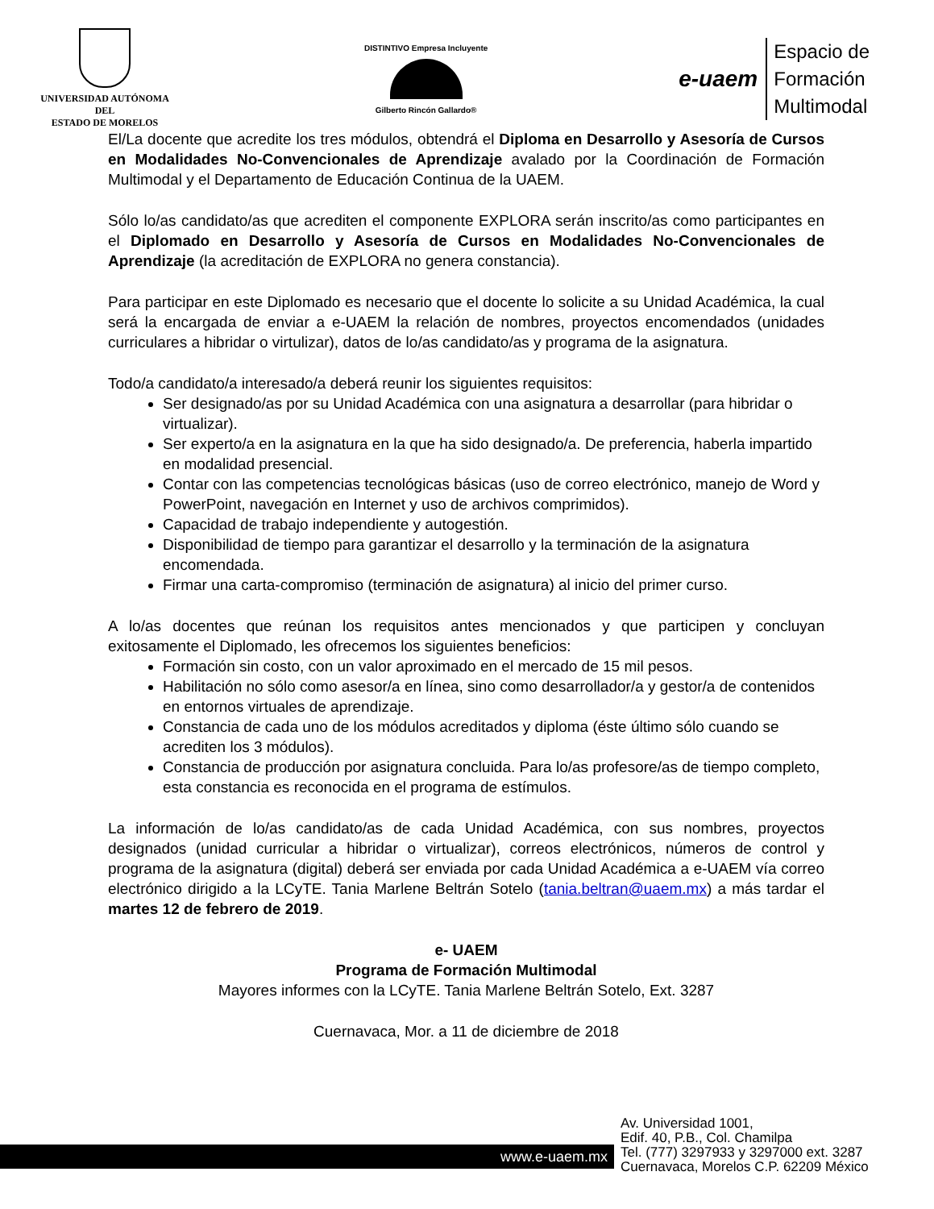UNIVERSIDAD AUTÓNOMA DEL
ESTADO DE MORELOS
DISTINTIVO Empresa Incluyente
Gilberto Rincón Gallardo®
e-uaem
Espacio de
Formación
Multimodal
El/La docente que acredite los tres módulos, obtendrá el Diploma en Desarrollo y Asesoría de Cursos en Modalidades No-Convencionales de Aprendizaje avalado por la Coordinación de Formación Multimodal y el Departamento de Educación Continua de la UAEM.
Sólo lo/as candidato/as que acrediten el componente EXPLORA serán inscrito/as como participantes en el Diplomado en Desarrollo y Asesoría de Cursos en Modalidades No-Convencionales de Aprendizaje (la acreditación de EXPLORA no genera constancia).
Para participar en este Diplomado es necesario que el docente lo solicite a su Unidad Académica, la cual será la encargada de enviar a e-UAEM la relación de nombres, proyectos encomendados (unidades curriculares a hibridar o virtulizar), datos de lo/as candidato/as y programa de la asignatura.
Todo/a candidato/a interesado/a deberá reunir los siguientes requisitos:
Ser designado/as por su Unidad Académica con una asignatura a desarrollar (para hibridar o virtualizar).
Ser experto/a en la asignatura en la que ha sido designado/a. De preferencia, haberla impartido en modalidad presencial.
Contar con las competencias tecnológicas básicas (uso de correo electrónico, manejo de Word y PowerPoint, navegación en Internet y uso de archivos comprimidos).
Capacidad de trabajo independiente y autogestión.
Disponibilidad de tiempo para garantizar el desarrollo y la terminación de la asignatura encomendada.
Firmar una carta-compromiso (terminación de asignatura) al inicio del primer curso.
A lo/as docentes que reúnan los requisitos antes mencionados y que participen y concluyan exitosamente el Diplomado, les ofrecemos los siguientes beneficios:
Formación sin costo, con un valor aproximado en el mercado de 15 mil pesos.
Habilitación no sólo como asesor/a en línea, sino como desarrollador/a y gestor/a de contenidos en entornos virtuales de aprendizaje.
Constancia de cada uno de los módulos acreditados y diploma (éste último sólo cuando se acrediten los 3 módulos).
Constancia de producción por asignatura concluida. Para lo/as profesore/as de tiempo completo, esta constancia es reconocida en el programa de estímulos.
La información de lo/as candidato/as de cada Unidad Académica, con sus nombres, proyectos designados (unidad curricular a hibridar o virtualizar), correos electrónicos, números de control y programa de la asignatura (digital) deberá ser enviada por cada Unidad Académica a e-UAEM vía correo electrónico dirigido a la LCyTE. Tania Marlene Beltrán Sotelo (tania.beltran@uaem.mx) a más tardar el martes 12 de febrero de 2019.
e- UAEM
Programa de Formación Multimodal
Mayores informes con la LCyTE. Tania Marlene Beltrán Sotelo, Ext. 3287
Cuernavaca, Mor. a 11 de diciembre de 2018
www.e-uaem.mx
Av. Universidad 1001,
Edif. 40, P.B., Col. Chamilpa
Tel. (777) 3297933 y 3297000 ext. 3287
Cuernavaca, Morelos C.P. 62209 México